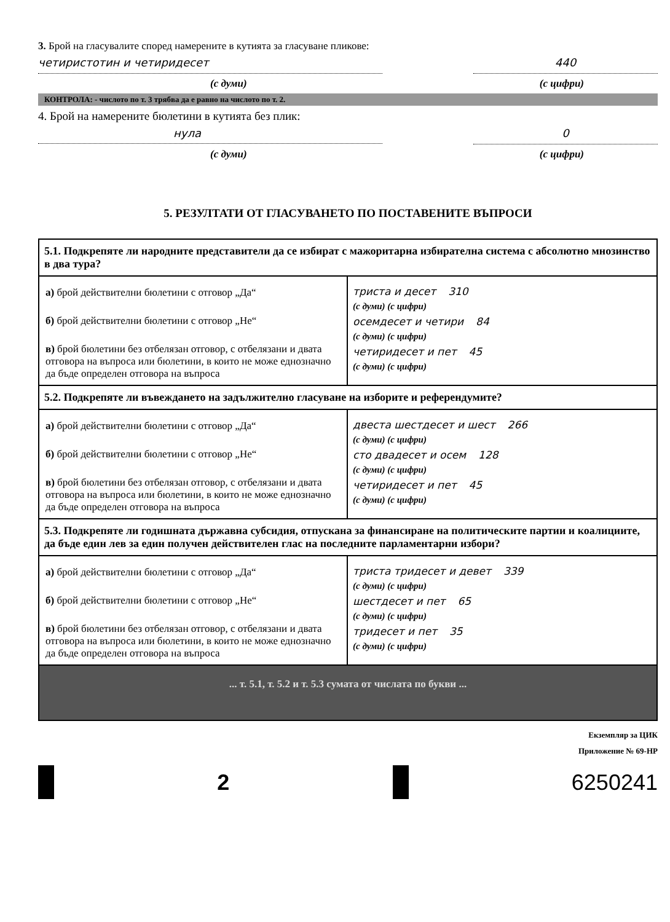3. Брой на гласувалите според намерените в кутията за гласуване пликове:
четиристотин и четиридесет 440
(с думи) (с цифри)
КОНТРОЛА: - числото по т. 3 трябва да е равно на числото по т. 2.
4. Брой на намерените бюлетини в кутията без плик:
нула 0
(с думи) (с цифри)
5. РЕЗУЛТАТИ ОТ ГЛАСУВАНЕТО ПО ПОСТАВЕНИТЕ ВЪПРОСИ
| 5.1. Подкрепяте ли народните представители да се избират с мажоритарна избирателна система с абсолютно мнозинство в два тура? | |
| а) брой действителни бюлетини с отговор „Да“ б) брой действителни бюлетини с отговор „Не“ в) брой бюлетини без отбелязан отговор, с отбелязани и двата отговора на въпроса или бюлетини, в които не може еднозначно да бъде определен отговора на въпроса | триста и десет 310 (с думи) (с цифри) осемдесет и четири 84 (с думи) (с цифри) четиридесет и пет 45 (с думи) (с цифри) |
| 5.2. Подкрепяте ли въвеждането на задължително гласуване на изборите и референдумите? | |
| а) брой действителни бюлетини с отговор „Да“ б) брой действителни бюлетини с отговор „Не“ в) брой бюлетини без отбелязан отговор, с отбелязани и двата отговора на въпроса или бюлетини, в които не може еднозначно да бъде определен отговора на въпроса | двеста шестдесет и шест 266 (с думи) (с цифри) сто двадесет и осем 128 (с думи) (с цифри) четиридесет и пет 45 (с думи) (с цифри) |
| 5.3. Подкрепяте ли годишната държавна субсидия, отпускана за финансиране на политическите партии и коалициите, да бъде един лев за един получен действителен глас на последните парламентарни избори? | |
| а) брой действителни бюлетини с отговор „Да“ б) брой действителни бюлетини с отговор „Не“ в) брой бюлетини без отбелязан отговор, с отбелязани и двата отговора на въпроса или бюлетини, в които не може еднозначно да бъде определен отговора на въпроса | триста тридесет и девет 339 (с думи) (с цифри) шестдесет и пет 65 (с думи) (с цифри) тридесет и пет 35 (с думи) (с цифри) |
| ... т. 5.1, т. 5.2 и т. 5.3 сумата от числата по букви ... | |
Екземпляр за ЦИК
Приложение № 69-НР
2 6250241